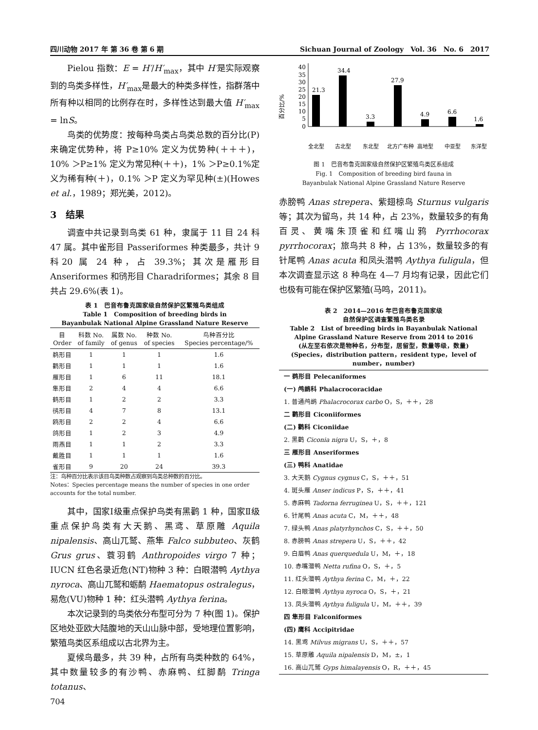四川动物 2017 年 第 36 卷 第 6 期 Sichuan Journal of Zoology　Vol. 36　No. 6　2017
Pielou 指数：E = H′/H′<sub>max</sub>，其中 H′是实际观察到的鸟类多样性，H′<sub>max</sub>是最大的种类多样性，指群落中所有种以相同的比例存在时，多样性达到最大值 H′<sub>max</sub> = lnS。
鸟类的优势度：按每种鸟类占鸟类总数的百分比(P)来确定优势种，将 P≥10% 定义为优势种(＋＋＋)，10% ＞P≥1% 定义为常见种(＋＋)，1% ＞P≥0.1%定义为稀有种(＋)，0.1% ＞P 定义为罕见种(±)(Howes et al.，1989；郑光美，2012)。
3　结果
调查中共记录到鸟类 61 种，隶属于 11 目 24 科 47 属。其中雀形目 Passeriformes 种类最多，共计 9 科20 属 24 种，占 39.3%；其次是雁形目 Anseriformes 和鸻形目 Charadriformes；其余 8 目共占 29.6%(表 1)。
表 1　巴音布鲁克国家级自然保护区繁殖鸟类组成
Table 1　Composition of breeding birds in
Bayanbulak National Alpine Grassland Nature Reserve
| 目 Order | 科数 No. of family | 属数 No. of genus | 种数 No. of species | 鸟种百分比 Species percentage/% |
| --- | --- | --- | --- | --- |
| 鹈形目 | 1 | 1 | 1 | 1.6 |
| 鹳形目 | 1 | 1 | 1 | 1.6 |
| 雁形目 | 1 | 6 | 11 | 18.1 |
| 隼形目 | 2 | 4 | 4 | 6.6 |
| 鹤形目 | 1 | 2 | 2 | 3.3 |
| 鸻形目 | 4 | 7 | 8 | 13.1 |
| 鸥形目 | 2 | 2 | 4 | 6.6 |
| 鸽形目 | 1 | 2 | 3 | 4.9 |
| 雨燕目 | 1 | 1 | 2 | 3.3 |
| 戴胜目 | 1 | 1 | 1 | 1.6 |
| 雀形目 | 9 | 20 | 24 | 39.3 |
注：鸟种百分比表示该目鸟类种数占观察到鸟类总种数的百分比。
Notes：Species percentage means the number of species in one order accounts for the total number.
其中，国家Ⅰ级重点保护鸟类有黑鹳 1 种，国家Ⅱ级重点保护鸟类有大天鹅、黑鸢、草原雕 Aquila nipalensis、高山兀鹫、燕隼 Falco subbuteo、灰鹤 Grus grus、蓑羽鹤 Anthropoides virgo 7 种；IUCN 红色名录近危(NT)物种 3 种：白眼潜鸭 Aythya nyroca、高山兀鹫和蛎鹬 Haematopus ostralegus，易危(VU)物种 1 种：红头潜鸭 Aythya ferina。
本次记录到的鸟类依分布型可分为 7 种(图 1)。保护区地处亚欧大陆腹地的天山山脉中部，受地理位置影响，繁殖鸟类区系组成以古北界为主。
夏候鸟最多，共 39 种，占所有鸟类种数的 64%，其中数量较多的有沙鸭、赤麻鸭、红脚鹬 Tringa totanus、
704
百分比/%
0
5
10
15
20
25
30
35
40
21.3
34.4
3.3
27.9
4.9
6.6
1.6
全北型
古北型
东北型
北方广布种
高地型
中亚型
东洋型
图 1　巴音布鲁克国家级自然保护区繁殖鸟类区系组成
Fig. 1　Composition of breeding bird fauna in
Bayanbulak National Alpine Grassland Nature Reserve
赤膀鸭 Anas strepera、紫翅椋鸟 Sturnus vulgaris 等；其次为留鸟，共 14 种，占 23%，数量较多的有角百灵、黄嘴朱顶雀和红嘴山鸦 Pyrrhocorax pyrrhocorax；旅鸟共 8 种，占 13%，数量较多的有针尾鸭 Anas acuta 和凤头潜鸭 Aythya fuligula，但本次调查显示这 8 种鸟在 4—7 月均有记录，因此它们也极有可能在保护区繁殖(马鸣，2011)。
表 2　2014—2016 年巴音布鲁克国家级
自然保护区调查繁殖鸟类名录
Table 2　List of breeding birds in Bayanbulak National
Alpine Grassland Nature Reserve from 2014 to 2016
(从左至右依次是物种名，分布型，居留型，数量等级，数量)
(Species，distribution pattern，resident type，level of number，number)
一 鹈形目 Pelecaniformes
(一) 鸬鹚科 Phalacrocoracidae
1. 普通鸬鹚 Phalacrocorax carbo O，S，＋＋，28
二 鹳形目 Ciconiiformes
(二) 鹳科 Ciconiidae
2. 黑鹳 Ciconia nigra U，S，＋，8
三 雁形目 Anseriformes
(三) 鸭科 Anatidae
3. 大天鹅 Cygnus cygnus C，S，＋＋，51
4. 斑头雁 Anser indicus P，S，＋＋，41
5. 赤麻鸭 Tadorna ferruginea U，S，＋＋，121
6. 针尾鸭 Anas acuta C，M，＋＋，48
7. 绿头鸭 Anas platyrhynchos C，S，＋＋，50
8. 赤膀鸭 Anas strepera U，S，＋＋，42
9. 白眉鸭 Anas querquedula U，M，＋，18
10. 赤嘴潜鸭 Netta rufina O，S，＋，5
11. 红头潜鸭 Aythya ferina C，M，＋，22
12. 白眼潜鸭 Aythya nyroca O，S，＋，21
13. 凤头潜鸭 Aythya fuligula U，M，＋＋，39
四 隼形目 Falconiformes
(四) 鹰科 Accipitridae
14. 黑鸢 Milvus migrans U，S，＋＋，57
15. 草原雕 Aquila nipalensis D，M，±，1
16. 高山兀鹫 Gyps himalayensis O，R，＋＋，45